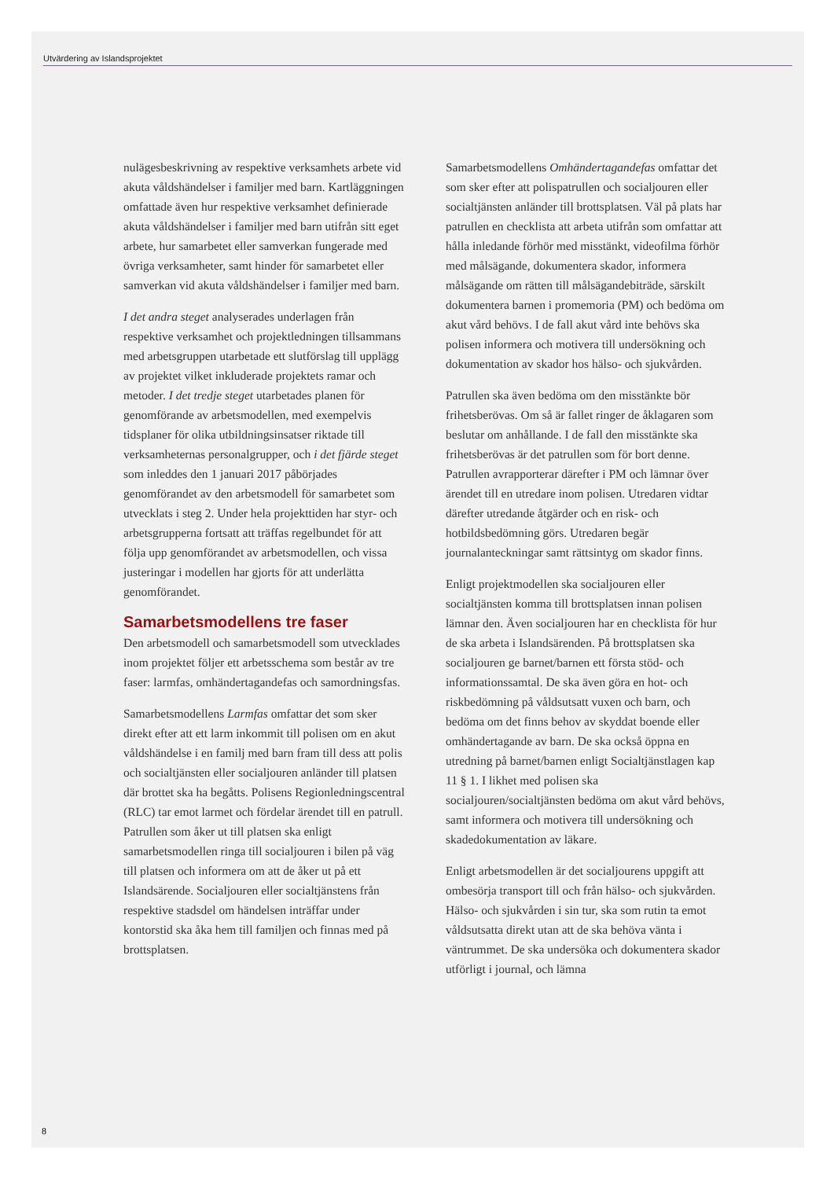Utvärdering av Islandsprojektet
nulägesbeskrivning av respektive verksamhets arbete vid akuta våldshändelser i familjer med barn. Kartläggningen omfattade även hur respektive verksamhet definierade akuta våldshändelser i familjer med barn utifrån sitt eget arbete, hur samarbetet eller samverkan fungerade med övriga verksamheter, samt hinder för samarbetet eller samverkan vid akuta våldshändelser i familjer med barn.
I det andra steget analyserades underlagen från respektive verksamhet och projektledningen tillsammans med arbetsgruppen utarbetade ett slutförslag till upplägg av projektet vilket inkluderade projektets ramar och metoder. I det tredje steget utarbetades planen för genomförande av arbetsmodellen, med exempelvis tidsplaner för olika utbildningsinsatser riktade till verksamheternas personalgrupper, och i det fjärde steget som inleddes den 1 januari 2017 påbörjades genomförandet av den arbetsmodell för samarbetet som utvecklats i steg 2. Under hela projekttiden har styr- och arbetsgrupperna fortsatt att träffas regelbundet för att följa upp genomförandet av arbetsmodellen, och vissa justeringar i modellen har gjorts för att underlätta genomförandet.
Samarbetsmodellens tre faser
Den arbetsmodell och samarbetsmodell som utvecklades inom projektet följer ett arbetsschema som består av tre faser: larmfas, omhändertagandefas och samordningsfas.
Samarbetsmodellens Larmfas omfattar det som sker direkt efter att ett larm inkommit till polisen om en akut våldshändelse i en familj med barn fram till dess att polis och socialtjänsten eller socialjouren anländer till platsen där brottet ska ha begåtts. Polisens Regionledningscentral (RLC) tar emot larmet och fördelar ärendet till en patrull. Patrullen som åker ut till platsen ska enligt samarbetsmodellen ringa till socialjouren i bilen på väg till platsen och informera om att de åker ut på ett Islandsärende. Socialjouren eller socialtjänstens från respektive stadsdel om händelsen inträffar under kontorstid ska åka hem till familjen och finnas med på brottsplatsen.
Samarbetsmodellens Omhändertagandefas omfattar det som sker efter att polispatrullen och socialjouren eller socialtjänsten anländer till brottsplatsen. Väl på plats har patrullen en checklista att arbeta utifrån som omfattar att hålla inledande förhör med misstänkt, videofilma förhör med målsägande, dokumentera skador, informera målsägande om rätten till målsägandebiträde, särskilt dokumentera barnen i promemoria (PM) och bedöma om akut vård behövs. I de fall akut vård inte behövs ska polisen informera och motivera till undersökning och dokumentation av skador hos hälso- och sjukvården.
Patrullen ska även bedöma om den misstänkte bör frihetsberövas. Om så är fallet ringer de åklagaren som beslutar om anhållande. I de fall den misstänkte ska frihetsberövas är det patrullen som för bort denne. Patrullen avrapporterar därefter i PM och lämnar över ärendet till en utredare inom polisen. Utredaren vidtar därefter utredande åtgärder och en risk- och hotbildsbedömning görs. Utredaren begär journalanteckningar samt rättsintyg om skador finns.
Enligt projektmodellen ska socialjouren eller socialtjänsten komma till brottsplatsen innan polisen lämnar den. Även socialjouren har en checklista för hur de ska arbeta i Islandsärenden. På brottsplatsen ska socialjouren ge barnet/barnen ett första stöd- och informationssamtal. De ska även göra en hot- och riskbedömning på våldsutsatt vuxen och barn, och bedöma om det finns behov av skyddat boende eller omhändertagande av barn. De ska också öppna en utredning på barnet/barnen enligt Socialtjänstlagen kap 11 § 1. I likhet med polisen ska socialjouren/socialtjänsten bedöma om akut vård behövs, samt informera och motivera till undersökning och skadedokumentation av läkare.
Enligt arbetsmodellen är det socialjourens uppgift att ombesörja transport till och från hälso- och sjukvården. Hälso- och sjukvården i sin tur, ska som rutin ta emot våldsutsatta direkt utan att de ska behöva vänta i väntrummet. De ska undersöka och dokumentera skador utförligt i journal, och lämna
8